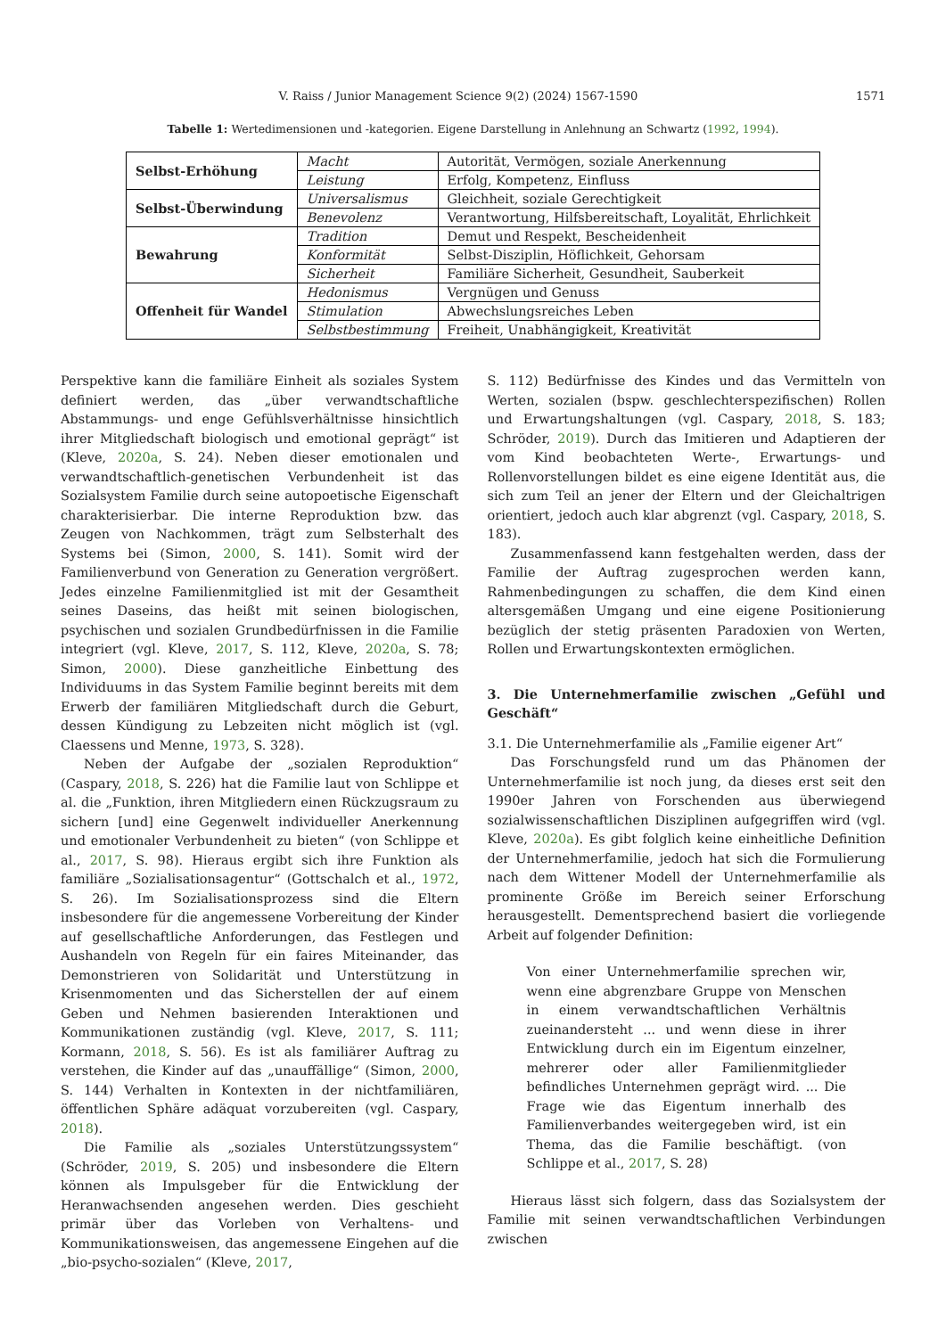V. Raiss / Junior Management Science 9(2) (2024) 1567-1590
1571
Tabelle 1: Wertedimensionen und -kategorien. Eigene Darstellung in Anlehnung an Schwartz (1992, 1994).
| Selbst-Erhöhung | Macht | Autorität, Vermögen, soziale Anerkennung |
| | Leistung | Erfolg, Kompetenz, Einfluss |
| Selbst-Überwindung | Universalismus | Gleichheit, soziale Gerechtigkeit |
| | Benevolenz | Verantwortung, Hilfsbereitschaft, Loyalität, Ehrlichkeit |
| Bewahrung | Tradition | Demut und Respekt, Bescheidenheit |
| | Konformität | Selbst-Disziplin, Höflichkeit, Gehorsam |
| | Sicherheit | Familiäre Sicherheit, Gesundheit, Sauberkeit |
| Offenheit für Wandel | Hedonismus | Vergnügen und Genuss |
| | Stimulation | Abwechslungsreiches Leben |
| | Selbstbestimmung | Freiheit, Unabhängigkeit, Kreativität |
Perspektive kann die familiäre Einheit als soziales System definiert werden, das „über verwandtschaftliche Abstammungs- und enge Gefühlsverhältnisse hinsichtlich ihrer Mitgliedschaft biologisch und emotional geprägt“ ist (Kleve, 2020a, S. 24). Neben dieser emotionalen und verwandtschaftlich-genetischen Verbundenheit ist das Sozialsystem Familie durch seine autopoetische Eigenschaft charakterisierbar. Die interne Reproduktion bzw. das Zeugen von Nachkommen, trägt zum Selbsterhalt des Systems bei (Simon, 2000, S. 141). Somit wird der Familienverbund von Generation zu Generation vergrößert. Jedes einzelne Familienmitglied ist mit der Gesamtheit seines Daseins, das heißt mit seinen biologischen, psychischen und sozialen Grundbedürfnissen in die Familie integriert (vgl. Kleve, 2017, S. 112, Kleve, 2020a, S. 78; Simon, 2000). Diese ganzheitliche Einbettung des Individuums in das System Familie beginnt bereits mit dem Erwerb der familiären Mitgliedschaft durch die Geburt, dessen Kündigung zu Lebzeiten nicht möglich ist (vgl. Claessens und Menne, 1973, S. 328).
Neben der Aufgabe der „sozialen Reproduktion“ (Caspary, 2018, S. 226) hat die Familie laut von Schlippe et al. die „Funktion, ihren Mitgliedern einen Rückzugsraum zu sichern [und] eine Gegenwelt individueller Anerkennung und emotionaler Verbundenheit zu bieten“ (von Schlippe et al., 2017, S. 98). Hieraus ergibt sich ihre Funktion als familiäre „Sozialisationsagentur“ (Gottschalch et al., 1972, S. 26). Im Sozialisationsprozess sind die Eltern insbesondere für die angemessene Vorbereitung der Kinder auf gesellschaftliche Anforderungen, das Festlegen und Aushandeln von Regeln für ein faires Miteinander, das Demonstrieren von Solidarität und Unterstützung in Krisenmomenten und das Sicherstellen der auf einem Geben und Nehmen basierenden Interaktionen und Kommunikationen zuständig (vgl. Kleve, 2017, S. 111; Kormann, 2018, S. 56). Es ist als familiärer Auftrag zu verstehen, die Kinder auf das „unauffällige“ (Simon, 2000, S. 144) Verhalten in Kontexten in der nichtfamiliären, öffentlichen Sphäre adäquat vorzubereiten (vgl. Caspary, 2018).
Die Familie als „soziales Unterstützungssystem“ (Schröder, 2019, S. 205) und insbesondere die Eltern können als Impulsgeber für die Entwicklung der Heranwachsenden angesehen werden. Dies geschieht primär über das Vorleben von Verhaltens- und Kommunikationsweisen, das angemessene Eingehen auf die „bio-psycho-sozialen“ (Kleve, 2017,
S. 112) Bedürfnisse des Kindes und das Vermitteln von Werten, sozialen (bspw. geschlechterspezifischen) Rollen und Erwartungshaltungen (vgl. Caspary, 2018, S. 183; Schröder, 2019). Durch das Imitieren und Adaptieren der vom Kind beobachteten Werte-, Erwartungs- und Rollenvorstellungen bildet es eine eigene Identität aus, die sich zum Teil an jener der Eltern und der Gleichaltrigen orientiert, jedoch auch klar abgrenzt (vgl. Caspary, 2018, S. 183).
Zusammenfassend kann festgehalten werden, dass der Familie der Auftrag zugesprochen werden kann, Rahmenbedingungen zu schaffen, die dem Kind einen altersgemäßen Umgang und eine eigene Positionierung bezüglich der stetig präsenten Paradoxien von Werten, Rollen und Erwartungskontexten ermöglichen.
3. Die Unternehmerfamilie zwischen „Gefühl und Geschäft“
3.1. Die Unternehmerfamilie als „Familie eigener Art“
Das Forschungsfeld rund um das Phänomen der Unternehmerfamilie ist noch jung, da dieses erst seit den 1990er Jahren von Forschenden aus überwiegend sozialwissenschaftlichen Disziplinen aufgegriffen wird (vgl. Kleve, 2020a). Es gibt folglich keine einheitliche Definition der Unternehmerfamilie, jedoch hat sich die Formulierung nach dem Wittener Modell der Unternehmerfamilie als prominente Größe im Bereich seiner Erforschung herausgestellt. Dementsprechend basiert die vorliegende Arbeit auf folgender Definition:
Von einer Unternehmerfamilie sprechen wir, wenn eine abgrenzbare Gruppe von Menschen in einem verwandtschaftlichen Verhältnis zueinandersteht ... und wenn diese in ihrer Entwicklung durch ein im Eigentum einzelner, mehrerer oder aller Familienmitglieder befindliches Unternehmen geprägt wird. ... Die Frage wie das Eigentum innerhalb des Familienverbandes weitergegeben wird, ist ein Thema, das die Familie beschäftigt. (von Schlippe et al., 2017, S. 28)
Hieraus lässt sich folgern, dass das Sozialsystem der Familie mit seinen verwandtschaftlichen Verbindungen zwischen